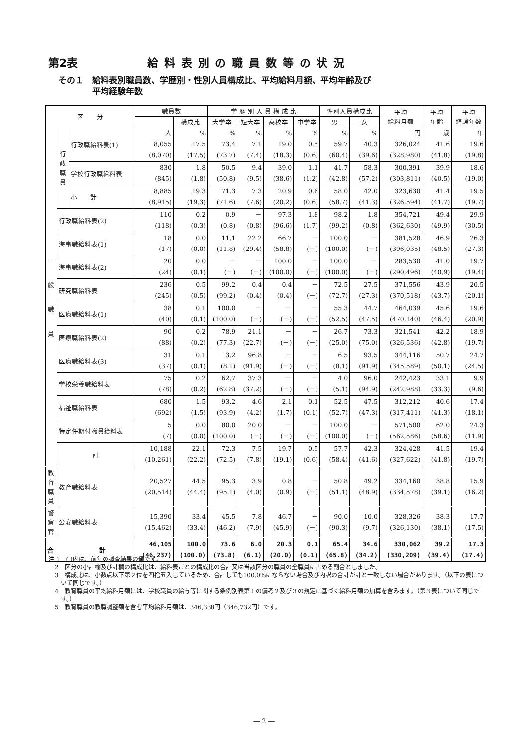第2表 給料表別の職員数等の状況
その１　給料表別職員数、学歴別・性別人員構成比、平均給料月額、平均年齢及び
　　　　平均経験年数
| 区 分 | | | 職員数 | | 学 歴 別 人 員 構 成 比 | | | | 性別人員構成比 | | 平均 給料月額 | 平均 年齢 | 平均 経験年数 |
| --- | --- | --- | --- | --- | --- | --- | --- | --- | --- | --- | --- | --- | --- |
| | | | | 構成比 | 大学卒 | 短大卒 | 高校卒 | 中学卒 | 男 | 女 | | | |
| 一 般 職 員 | 行 政 職 員 | 行政職給料表(1) | 人 8,055 (8,070) | % 17.5 (17.5) | % 73.4 (73.7) | % 7.1 (7.4) | % 19.0 (18.3) | % 0.5 (0.6) | % 59.7 (60.4) | % 40.3 (39.6) | 円 326,024 (328,980) | 歳 41.6 (41.8) | 年 19.6 (19.8) |
| | | 学校行政職給料表 | 830 (845) | 1.8 (1.8) | 50.5 (50.8) | 9.4 (9.5) | 39.0 (38.6) | 1.1 (1.2) | 41.7 (42.8) | 58.3 (57.2) | 300,391 (303,811) | 39.9 (40.5) | 18.6 (19.0) |
| | | 小 計 | 8,885 (8,915) | 19.3 (19.3) | 71.3 (71.6) | 7.3 (7.6) | 20.9 (20.2) | 0.6 (0.6) | 58.0 (58.7) | 42.0 (41.3) | 323,630 (326,594) | 41.4 (41.7) | 19.5 (19.7) |
| | 行政職給料表(2) | | 110 (118) | 0.2 (0.3) | 0.9 (0.8) | － (0.8) | 97.3 (96.6) | 1.8 (1.7) | 98.2 (99.2) | 1.8 (0.8) | 354,721 (362,630) | 49.4 (49.9) | 29.9 (30.5) |
| | 海事職給料表(1) | | 18 (17) | 0.0 (0.0) | 11.1 (11.8) | 22.2 (29.4) | 66.7 (58.8) | － (－) | 100.0 (100.0) | － (－) | 381,528 (396,035) | 46.9 (48.5) | 26.3 (27.3) |
| | 海事職給料表(2) | | 20 (24) | 0.0 (0.1) | － (－) | － (－) | 100.0 (100.0) | － (－) | 100.0 (100.0) | － (－) | 283,530 (290,496) | 41.0 (40.9) | 19.7 (19.4) |
| | 研究職給料表 | | 236 (245) | 0.5 (0.5) | 99.2 (99.2) | 0.4 (0.4) | 0.4 (0.4) | － (－) | 72.5 (72.7) | 27.5 (27.3) | 371,556 (370,518) | 43.9 (43.7) | 20.5 (20.1) |
| | 医療職給料表(1) | | 38 (40) | 0.1 (0.1) | 100.0 (100.0) | － (－) | － (－) | － (－) | 55.3 (52.5) | 44.7 (47.5) | 464,039 (470,140) | 45.6 (46.4) | 19.6 (20.9) |
| | 医療職給料表(2) | | 90 (88) | 0.2 (0.2) | 78.9 (77.3) | 21.1 (22.7) | － (－) | － (－) | 26.7 (25.0) | 73.3 (75.0) | 321,541 (326,536) | 42.2 (42.8) | 18.9 (19.7) |
| | 医療職給料表(3) | | 31 (37) | 0.1 (0.1) | 3.2 (8.1) | 96.8 (91.9) | － (－) | － (－) | 6.5 (8.1) | 93.5 (91.9) | 344,116 (345,589) | 50.7 (50.1) | 24.7 (24.5) |
| | 学校栄養職給料表 | | 75 (78) | 0.2 (0.2) | 62.7 (62.8) | 37.3 (37.2) | － (－) | － (－) | 4.0 (5.1) | 96.0 (94.9) | 242,423 (242,988) | 33.1 (33.3) | 9.9 (9.6) |
| | 福祉職給料表 | | 680 (692) | 1.5 (1.5) | 93.2 (93.9) | 4.6 (4.2) | 2.1 (1.7) | 0.1 (0.1) | 52.5 (52.7) | 47.5 (47.3) | 312,212 (317,411) | 40.6 (41.3) | 17.4 (18.1) |
| | 特定任期付職員給料表 | | 5 (7) | 0.0 (0.0) | 80.0 (100.0) | 20.0 (－) | － (－) | － (－) | 100.0 (100.0) | － (－) | 571,500 (562,586) | 62.0 (58.6) | 24.3 (11.9) |
| | 計 | | 10,188 (10,261) | 22.1 (22.2) | 72.3 (72.5) | 7.5 (7.8) | 19.7 (19.1) | 0.5 (0.6) | 57.7 (58.4) | 42.3 (41.6) | 324,428 (327,622) | 41.5 (41.8) | 19.4 (19.7) |
| 教 育 職 員 | 教育職給料表 | | 20,527 (20,514) | 44.5 (44.4) | 95.3 (95.1) | 3.9 (4.0) | 0.8 (0.9) | － (－) | 50.8 (51.1) | 49.2 (48.9) | 334,160 (334,578) | 38.8 (39.1) | 15.9 (16.2) |
| 警 察 官 | 公安職給料表 | | 15,390 (15,462) | 33.4 (33.4) | 45.5 (46.2) | 7.8 (7.9) | 46.7 (45.9) | － (－) | 90.0 (90.3) | 10.0 (9.7) | 328,326 (326,130) | 38.3 (38.1) | 17.7 (17.5) |
| 合 計 | | | 46,105 (46,237) | 100.0 (100.0) | 73.6 (73.8) | 6.0 (6.1) | 20.3 (20.0) | 0.1 (0.1) | 65.4 (65.8) | 34.6 (34.2) | 330,062 (330,209) | 39.2 (39.4) | 17.3 (17.4) |
注 1　( )内は、前年の調査結果の値です。
2　区分の小計欄及び計欄の構成比は、給料表ごとの構成比の合計又は当該区分の職員の全職員に占める割合としました。
3　構成比は、小数点以下第２位を四捨五入しているため、合計しても100.0%にならない場合及び内訳の合計が計と一致しない場合があります。（以下の表について同じです。）
4　教育職員の平均給料月額には、学校職員の給与等に関する条例別表第１の備考２及び３の規定に基づく給料月額の加算を含みます。（第３表について同じです。）
5　教育職員の教職調整額を含む平均給料月額は、346,338円（346,732円）です。
― 2 ―